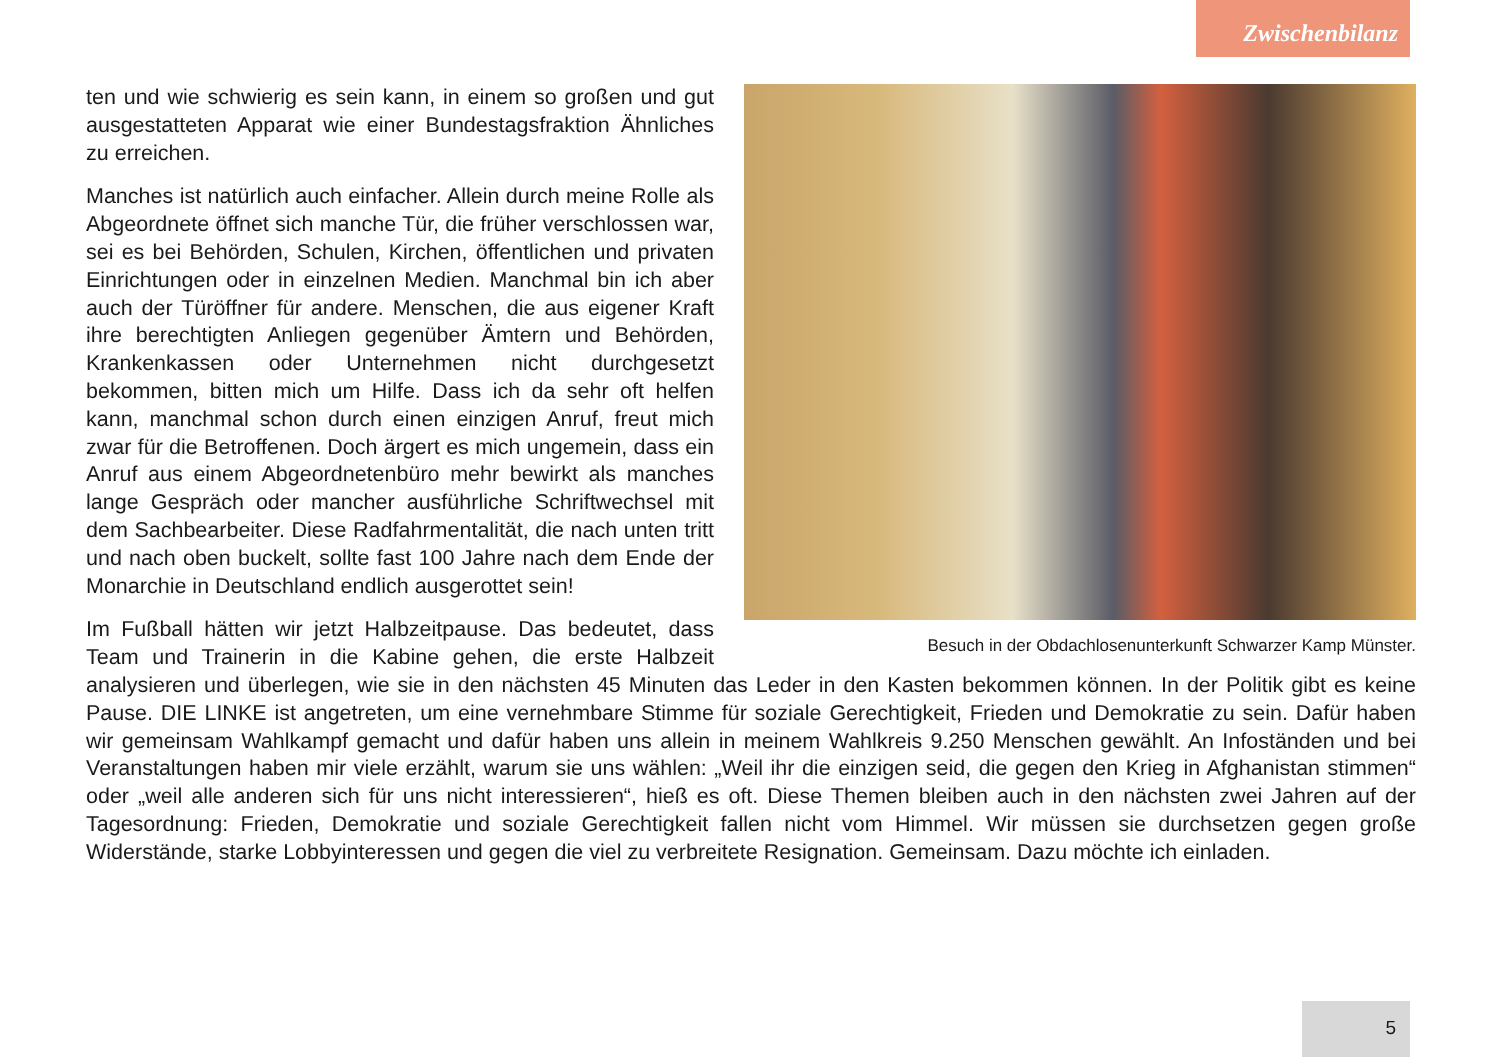Zwischenbilanz
Besuch in der Obdachlosenunterkunft Schwarzer Kamp Münster.
ten und wie schwierig es sein kann, in einem so großen und gut ausgestatteten Apparat wie einer Bundestagsfraktion Ähnliches zu erreichen.
Manches ist natürlich auch einfacher. Allein durch meine Rolle als Abgeordnete öffnet sich manche Tür, die früher verschlossen war, sei es bei Behörden, Schulen, Kirchen, öffentlichen und privaten Einrichtungen oder in einzelnen Medien. Manchmal bin ich aber auch der Türöffner für andere. Menschen, die aus eigener Kraft ihre berechtigten Anliegen gegenüber Ämtern und Behörden, Krankenkassen oder Unternehmen nicht durchgesetzt bekommen, bitten mich um Hilfe. Dass ich da sehr oft helfen kann, manchmal schon durch einen einzigen Anruf, freut mich zwar für die Betroffenen. Doch ärgert es mich ungemein, dass ein Anruf aus einem Abgeordnetenbüro mehr bewirkt als manches lange Gespräch oder mancher ausführliche Schriftwechsel mit dem Sachbearbeiter. Diese Radfahrmentalität, die nach unten tritt und nach oben buckelt, sollte fast 100 Jahre nach dem Ende der Monarchie in Deutschland endlich ausgerottet sein!
Im Fußball hätten wir jetzt Halbzeitpause. Das bedeutet, dass Team und Trainerin in die Kabine gehen, die erste Halbzeit analysieren und überlegen, wie sie in den nächsten 45 Minuten das Leder in den Kasten bekommen können. In der Politik gibt es keine Pause. DIE LINKE ist angetreten, um eine vernehmbare Stimme für soziale Gerechtigkeit, Frieden und Demokratie zu sein. Dafür haben wir gemeinsam Wahlkampf gemacht und dafür haben uns allein in meinem Wahlkreis 9.250 Menschen gewählt. An Infoständen und bei Veranstaltungen haben mir viele erzählt, warum sie uns wählen: „Weil ihr die einzigen seid, die gegen den Krieg in Afghanistan stimmen“ oder „weil alle anderen sich für uns nicht interessieren“, hieß es oft. Diese Themen bleiben auch in den nächsten zwei Jahren auf der Tagesordnung: Frieden, Demokratie und soziale Gerechtigkeit fallen nicht vom Himmel. Wir müssen sie durchsetzen gegen große Widerstände, starke Lobbyinteressen und gegen die viel zu verbreitete Resignation. Gemeinsam. Dazu möchte ich einladen.
5